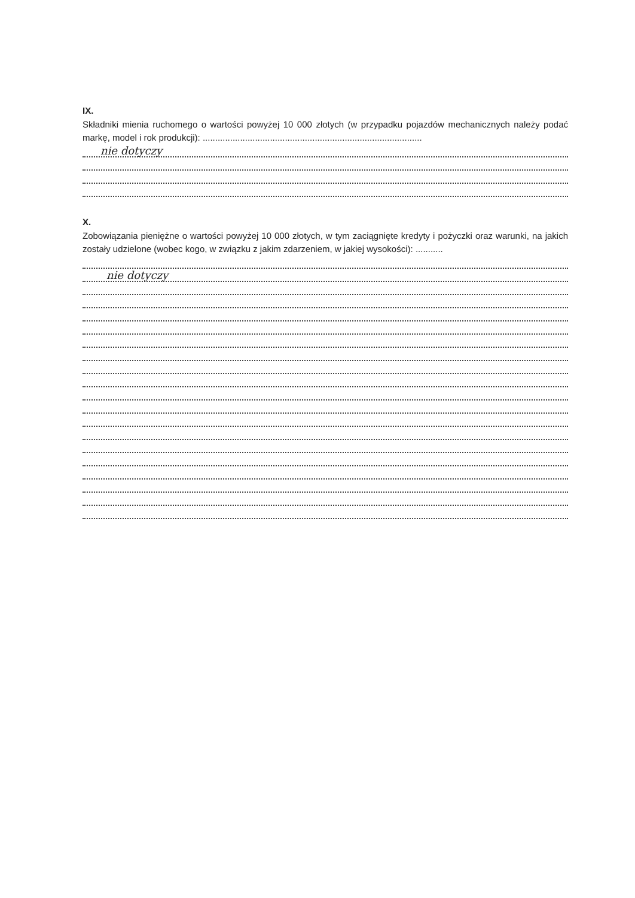IX.
Składniki mienia ruchomego o wartości powyżej 10 000 złotych (w przypadku pojazdów mechanicznych należy podać markę, model i rok produkcji): ........................................................................................
nie dotyczy
X.
Zobowiązania pieniężne o wartości powyżej 10 000 złotych, w tym zaciągnięte kredyty i pożyczki oraz warunki, na jakich zostały udzielone (wobec kogo, w związku z jakim zdarzeniem, w jakiej wysokości): ...........
nie dotyczy